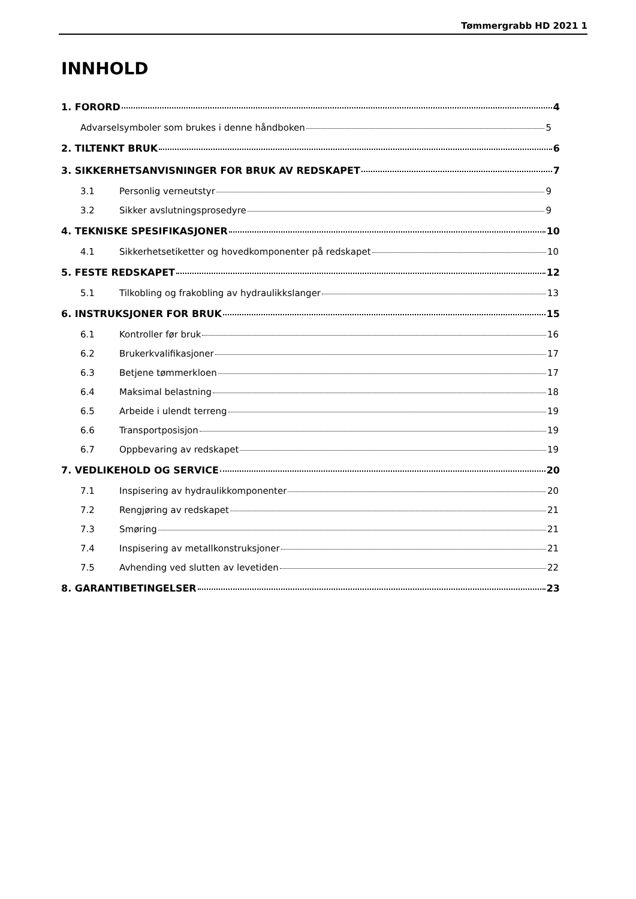Tømmergrabb HD 2021 1
INNHOLD
1. FORORD 4
Advarselsymboler som brukes i denne håndboken 5
2. TILTENKT BRUK 6
3. SIKKERHETSANVISNINGER FOR BRUK AV REDSKAPET 7
3.1 Personlig verneutstyr 9
3.2 Sikker avslutningsprosedyre 9
4. TEKNISKE SPESIFIKASJONER 10
4.1 Sikkerhetsetiketter og hovedkomponenter på redskapet 10
5. FESTE REDSKAPET 12
5.1 Tilkobling og frakobling av hydraulikkslanger 13
6. INSTRUKSJONER FOR BRUK 15
6.1 Kontroller før bruk 16
6.2 Brukerkvalifikasjoner 17
6.3 Betjene tømmerkloen 17
6.4 Maksimal belastning 18
6.5 Arbeide i ulendt terreng 19
6.6 Transportposisjon 19
6.7 Oppbevaring av redskapet 19
7. VEDLIKEHOLD OG SERVICE 20
7.1 Inspisering av hydraulikkomponenter 20
7.2 Rengjøring av redskapet 21
7.3 Smøring 21
7.4 Inspisering av metallkonstruksjoner 21
7.5 Avhending ved slutten av levetiden 22
8. GARANTIBETINGELSER 23